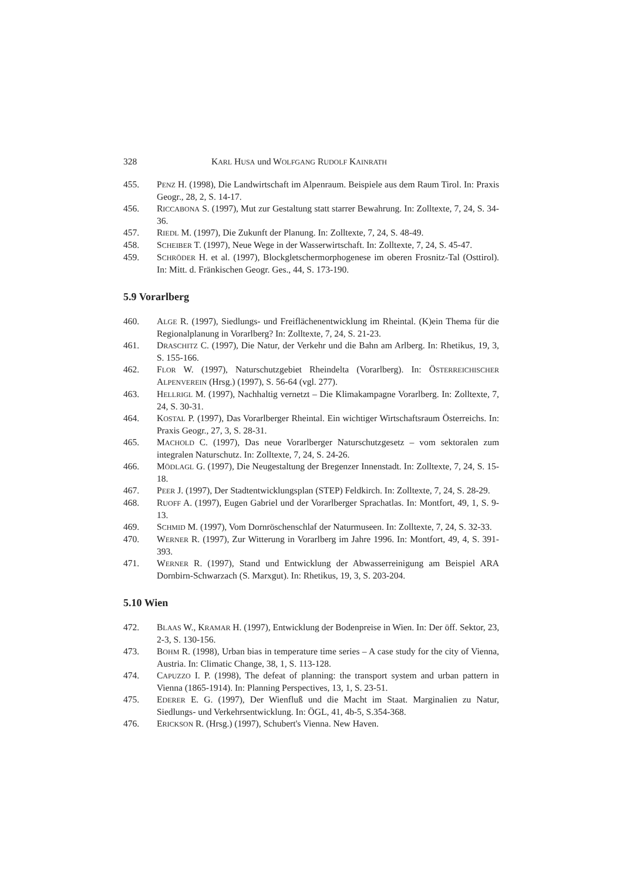328 KARL HUSA und WOLFGANG RUDOLF KAINRATH
455. PENZ H. (1998), Die Landwirtschaft im Alpenraum. Beispiele aus dem Raum Tirol. In: Praxis Geogr., 28, 2, S. 14-17.
456. RICCABONA S. (1997), Mut zur Gestaltung statt starrer Bewahrung. In: Zolltexte, 7, 24, S. 34-36.
457. RIEDL M. (1997), Die Zukunft der Planung. In: Zolltexte, 7, 24, S. 48-49.
458. SCHEIBER T. (1997), Neue Wege in der Wasserwirtschaft. In: Zolltexte, 7, 24, S. 45-47.
459. SCHRÖDER H. et al. (1997), Blockgletschermorphogenese im oberen Frosnitz-Tal (Osttirol). In: Mitt. d. Fränkischen Geogr. Ges., 44, S. 173-190.
5.9 Vorarlberg
460. ALGE R. (1997), Siedlungs- und Freiflächenentwicklung im Rheintal. (K)ein Thema für die Regionalplanung in Vorarlberg? In: Zolltexte, 7, 24, S. 21-23.
461. DRASCHITZ C. (1997), Die Natur, der Verkehr und die Bahn am Arlberg. In: Rhetikus, 19, 3, S. 155-166.
462. FLOR W. (1997), Naturschutzgebiet Rheindelta (Vorarlberg). In: ÖSTERREICHISCHER ALPENVEREIN (Hrsg.) (1997), S. 56-64 (vgl. 277).
463. HELLRIGL M. (1997), Nachhaltig vernetzt – Die Klimakampagne Vorarlberg. In: Zolltexte, 7, 24, S. 30-31.
464. KOSTAL P. (1997), Das Vorarlberger Rheintal. Ein wichtiger Wirtschaftsraum Österreichs. In: Praxis Geogr., 27, 3, S. 28-31.
465. MACHOLD C. (1997), Das neue Vorarlberger Naturschutzgesetz – vom sektoralen zum integralen Naturschutz. In: Zolltexte, 7, 24, S. 24-26.
466. MÖDLAGL G. (1997), Die Neugestaltung der Bregenzer Innenstadt. In: Zolltexte, 7, 24, S. 15-18.
467. PEER J. (1997), Der Stadtentwicklungsplan (STEP) Feldkirch. In: Zolltexte, 7, 24, S. 28-29.
468. RUOFF A. (1997), Eugen Gabriel und der Vorarlberger Sprachatlas. In: Montfort, 49, 1, S. 9-13.
469. SCHMID M. (1997), Vom Dornröschenschlaf der Naturmuseen. In: Zolltexte, 7, 24, S. 32-33.
470. WERNER R. (1997), Zur Witterung in Vorarlberg im Jahre 1996. In: Montfort, 49, 4, S. 391-393.
471. WERNER R. (1997), Stand und Entwicklung der Abwasserreinigung am Beispiel ARA Dornbirn-Schwarzach (S. Marxgut). In: Rhetikus, 19, 3, S. 203-204.
5.10 Wien
472. BLAAS W., KRAMAR H. (1997), Entwicklung der Bodenpreise in Wien. In: Der öff. Sektor, 23, 2-3, S. 130-156.
473. BOHM R. (1998), Urban bias in temperature time series – A case study for the city of Vienna, Austria. In: Climatic Change, 38, 1, S. 113-128.
474. CAPUZZO I. P. (1998), The defeat of planning: the transport system and urban pattern in Vienna (1865-1914). In: Planning Perspectives, 13, 1, S. 23-51.
475. EDERER E. G. (1997), Der Wienfluß und die Macht im Staat. Marginalien zu Natur, Siedlungs- und Verkehrsentwicklung. In: ÖGL, 41, 4b-5, S.354-368.
476. ERICKSON R. (Hrsg.) (1997), Schubert's Vienna. New Haven.